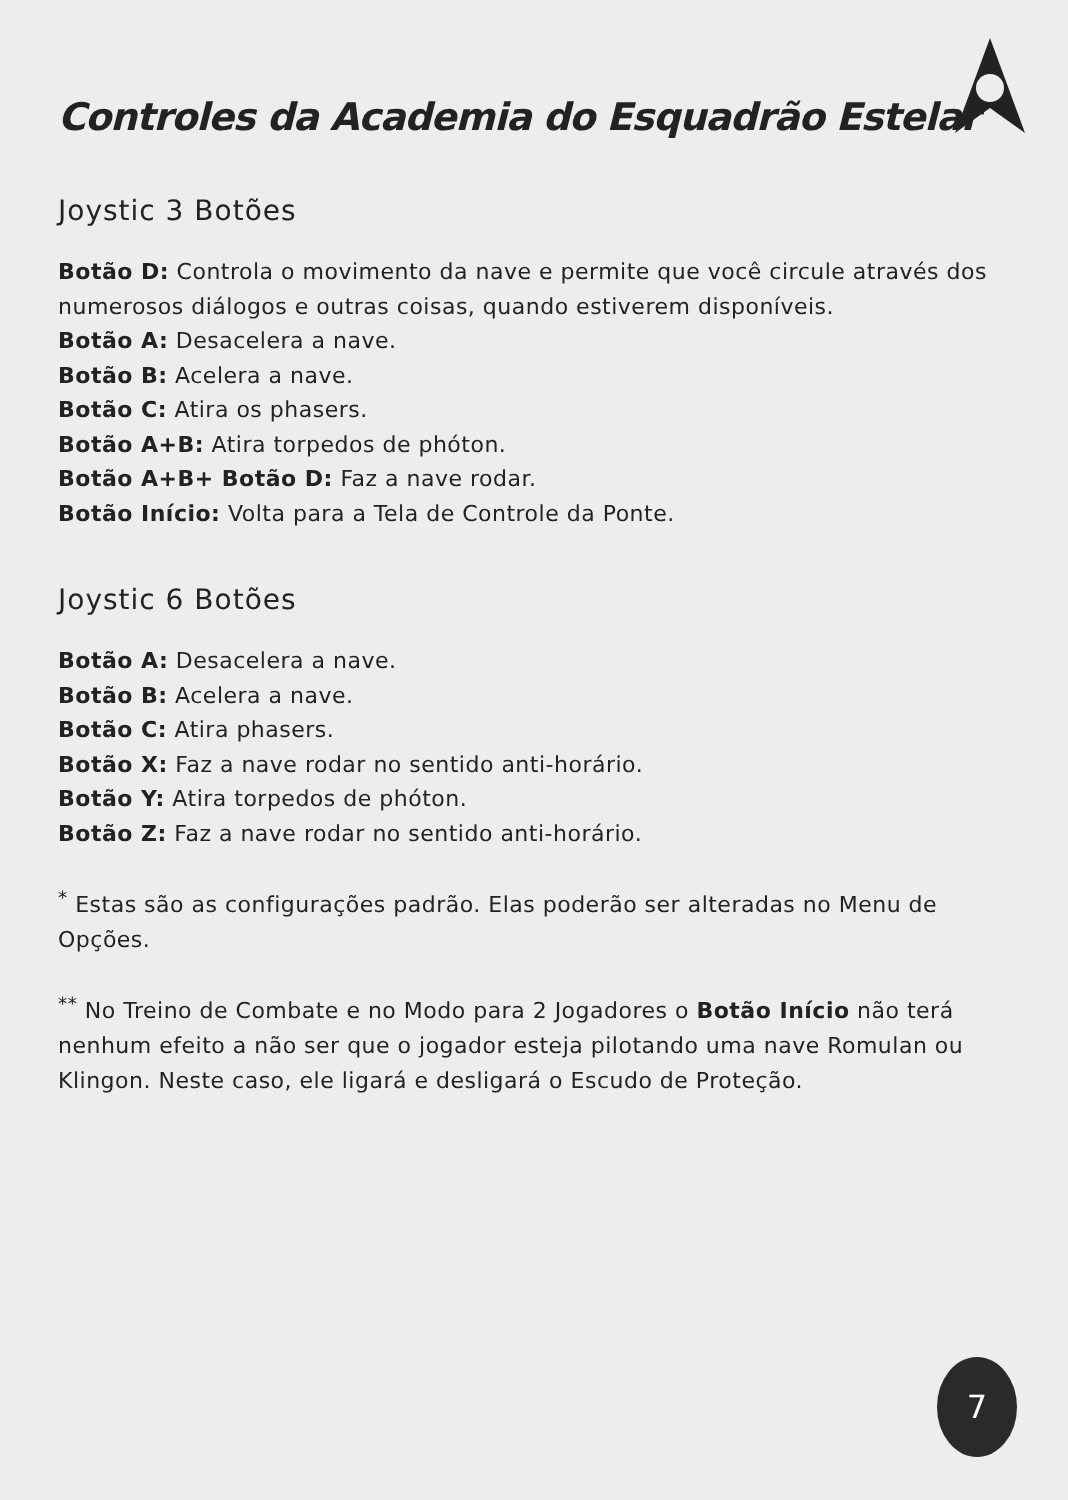Controles da Academia do Esquadrão Estelar
Joystic 3 Botões
Botão D: Controla o movimento da nave e permite que você circule através dos numerosos diálogos e outras coisas, quando estiverem disponíveis.
Botão A: Desacelera a nave.
Botão B: Acelera a nave.
Botão C: Atira os phasers.
Botão A+B: Atira torpedos de phóton.
Botão A+B+ Botão D: Faz a nave rodar.
Botão Início: Volta para a Tela de Controle da Ponte.
Joystic 6 Botões
Botão A: Desacelera a nave.
Botão B: Acelera a nave.
Botão C: Atira phasers.
Botão X: Faz a nave rodar no sentido anti-horário.
Botão Y: Atira torpedos de phóton.
Botão Z: Faz a nave rodar no sentido anti-horário.
<sup>*</sup> Estas são as configurações padrão. Elas poderão ser alteradas no Menu de Opções.
<sup>**</sup> No Treino de Combate e no Modo para 2 Jogadores o Botão Início não terá nenhum efeito a não ser que o jogador esteja pilotando uma nave Romulan ou Klingon. Neste caso, ele ligará e desligará o Escudo de Proteção.
7